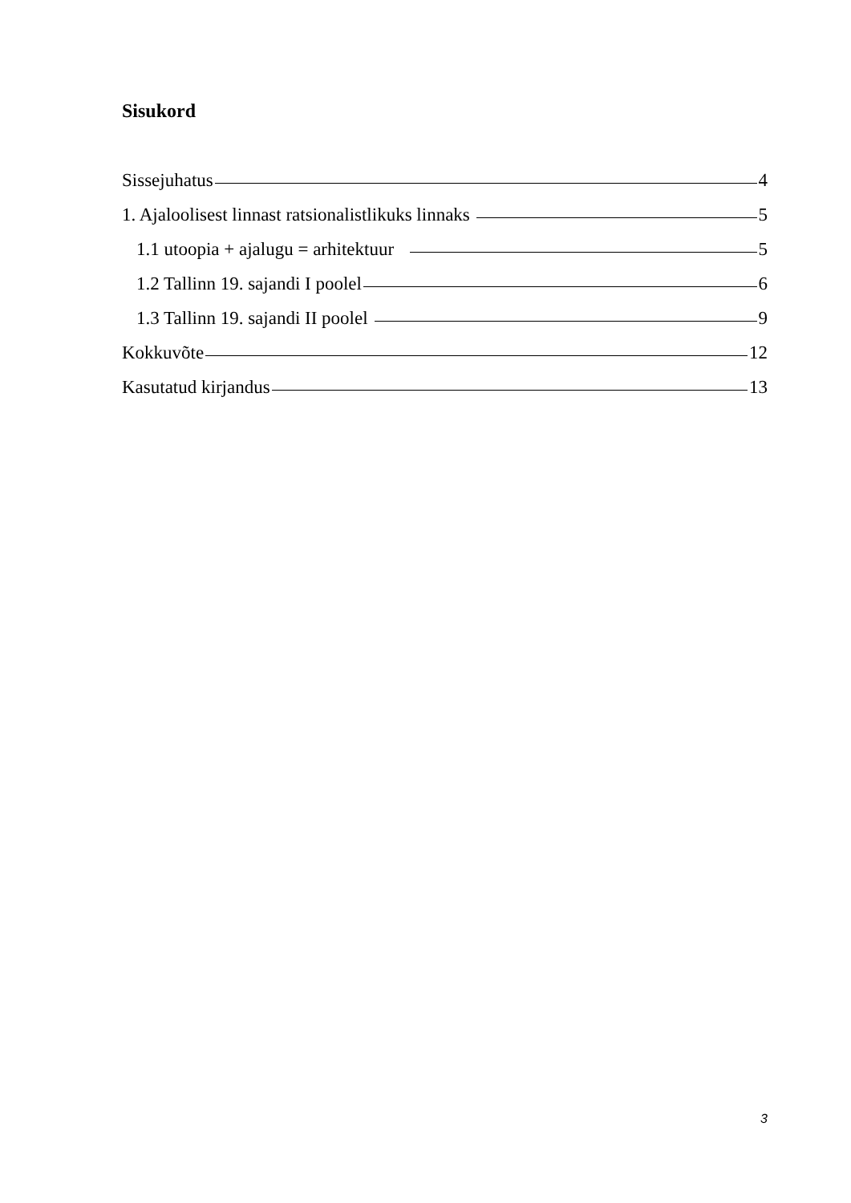Sisukord
Sissejuhatus 4
1. Ajaloolisest linnast ratsionalistlikuks linnaks 5
1.1 utoopia + ajalugu = arhitektuur 5
1.2 Tallinn 19. sajandi I poolel 6
1.3 Tallinn 19. sajandi II poolel 9
Kokkuvõte 12
Kasutatud kirjandus 13
3